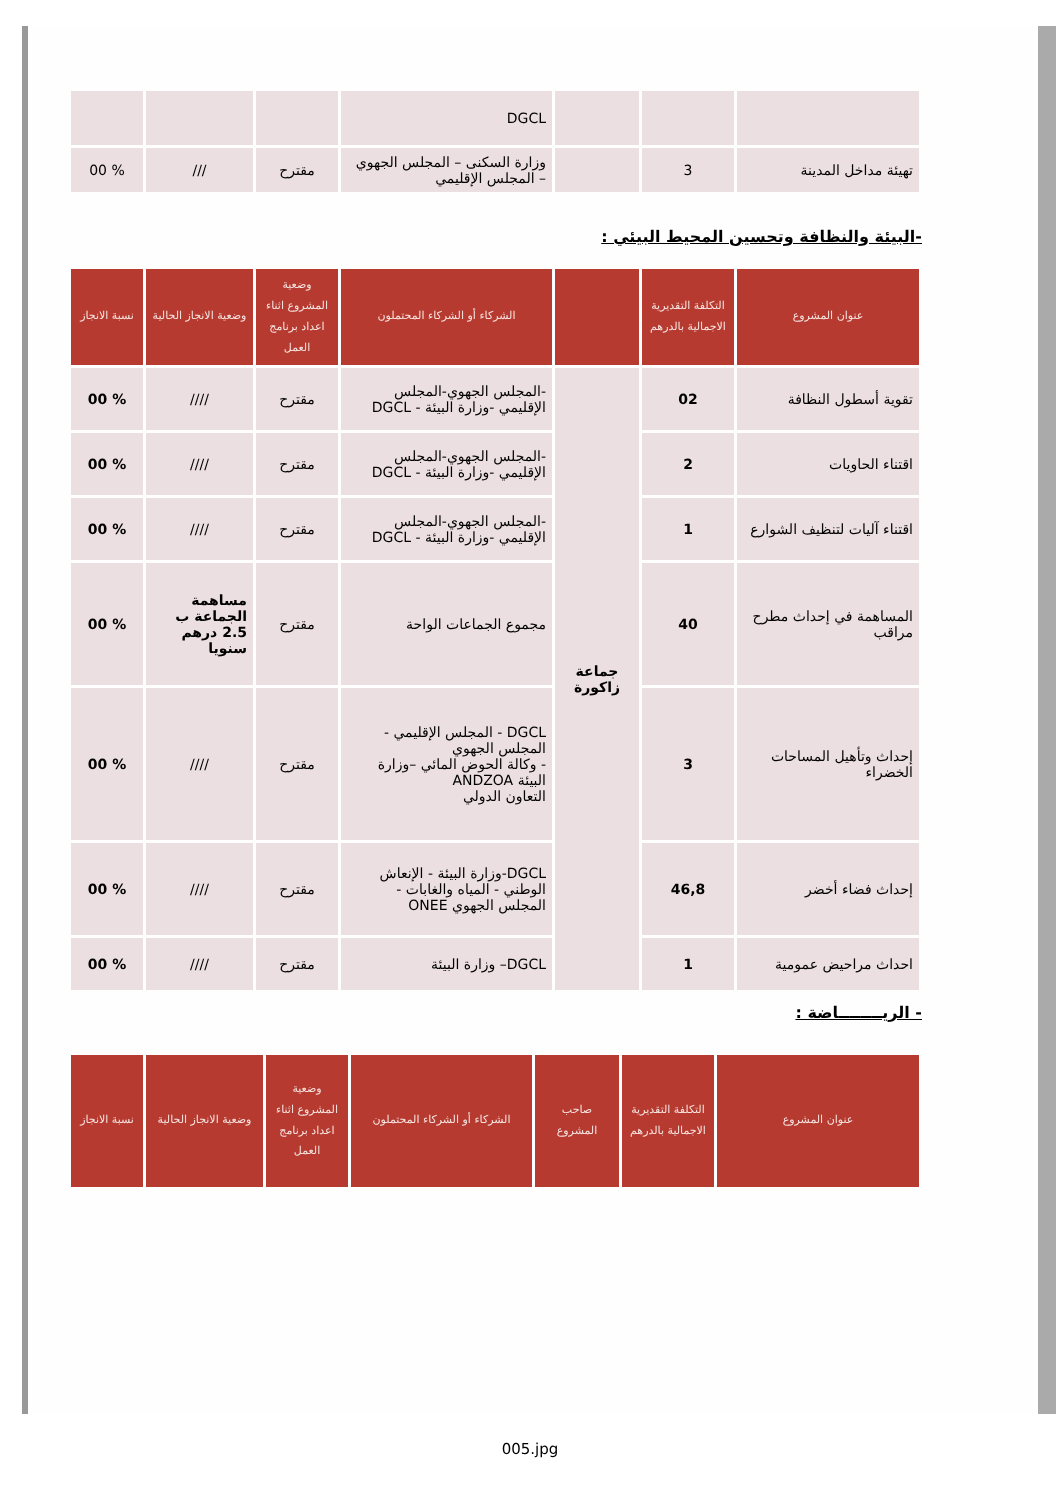| | | | DGCL | | | |
| تهيئة مداخل المدينة | 3 | | وزارة السكنى – المجلس الجهوي – المجلس الإقليمي | مقترح | /// | % 00 |
-البيئة والنظافة وتحسين المحيط البيئي :
| عنوان المشروع | التكلفة التقديرية الاجمالية بالدرهم | | الشركاء أو الشركاء المحتملون | وضعية المشروع اثناء اعداد برنامج العمل | وضعية الانجاز الحالية | نسبة الانجاز |
| --- | --- | --- | --- | --- | --- | --- |
| تقوية أسطول النظافة | 02 | جماعة زاكورة | -المجلس الجهوي-المجلس الإقليمي -وزارة البيئة - DGCL | مقترح | //// | % 00 |
| اقتناء الحاويات | 2 | | -المجلس الجهوي-المجلس الإقليمي -وزارة البيئة - DGCL | مقترح | //// | % 00 |
| اقتناء آليات لتنظيف الشوارع | 1 | | -المجلس الجهوي-المجلس الإقليمي -وزارة البيئة - DGCL | مقترح | //// | % 00 |
| المساهمة في إحداث مطرح مراقب | 40 | | مجموع الجماعات الواحة | مقترح | مساهمة الجماعة ب 2.5 درهم سنويا | % 00 |
| إحداث وتأهيل المساحات الخضراء | 3 | | DGCL - المجلس الإقليمي - المجلس الجهوي - وكالة الحوض المائي –وزارة البيئة ANDZOA التعاون الدولي | مقترح | //// | % 00 |
| إحداث فضاء أخضر | 46,8 | | DGCL-وزارة البيئة - الإنعاش الوطني - المياه والغابات - المجلس الجهوي ONEE | مقترح | //// | % 00 |
| احداث مراحيض عمومية | 1 | | DGCL– وزارة البيئة | مقترح | //// | % 00 |
- الريــــــــاضة :
| عنوان المشروع | التكلفة التقديرية الاجمالية بالدرهم | صاحب المشروع | الشركاء أو الشركاء المحتملون | وضعية المشروع اثناء اعداد برنامج العمل | وضعية الانجاز الحالية | نسبة الانجاز |
| --- | --- | --- | --- | --- | --- | --- |
005.jpg